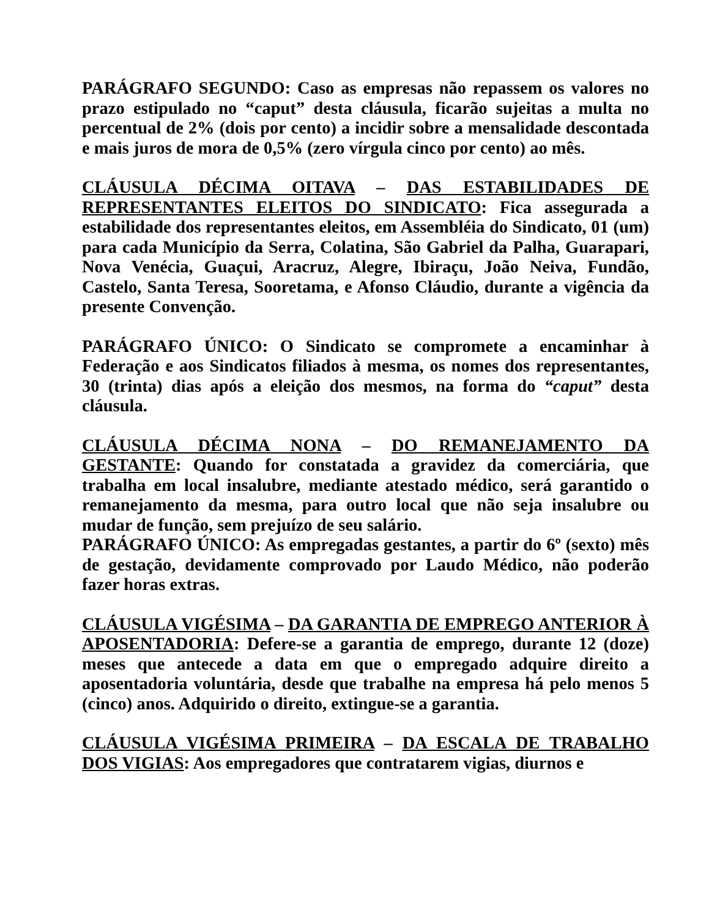PARÁGRAFO SEGUNDO: Caso as empresas não repassem os valores no prazo estipulado no “caput” desta cláusula, ficarão sujeitas a multa no percentual de 2% (dois por cento) a incidir sobre a mensalidade descontada e mais juros de mora de 0,5% (zero vírgula cinco por cento) ao mês.
CLÁUSULA DÉCIMA OITAVA – DAS ESTABILIDADES DE REPRESENTANTES ELEITOS DO SINDICATO: Fica assegurada a estabilidade dos representantes eleitos, em Assembléia do Sindicato, 01 (um) para cada Município da Serra, Colatina, São Gabriel da Palha, Guarapari, Nova Venécia, Guaçui, Aracruz, Alegre, Ibiraçu, João Neiva, Fundão, Castelo, Santa Teresa, Sooretama, e Afonso Cláudio, durante a vigência da presente Convenção.
PARÁGRAFO ÚNICO: O Sindicato se compromete a encaminhar à Federação e aos Sindicatos filiados à mesma, os nomes dos representantes, 30 (trinta) dias após a eleição dos mesmos, na forma do “caput” desta cláusula.
CLÁUSULA DÉCIMA NONA – DO REMANEJAMENTO DA GESTANTE: Quando for constatada a gravidez da comerciária, que trabalha em local insalubre, mediante atestado médico, será garantido o remanejamento da mesma, para outro local que não seja insalubre ou mudar de função, sem prejuízo de seu salário.
PARÁGRAFO ÚNICO: As empregadas gestantes, a partir do 6º (sexto) mês de gestação, devidamente comprovado por Laudo Médico, não poderão fazer horas extras.
CLÁUSULA VIGÉSIMA – DA GARANTIA DE EMPREGO ANTERIOR À APOSENTADORIA: Defere-se a garantia de emprego, durante 12 (doze) meses que antecede a data em que o empregado adquire direito a aposentadoria voluntária, desde que trabalhe na empresa há pelo menos 5 (cinco) anos. Adquirido o direito, extingue-se a garantia.
CLÁUSULA VIGÉSIMA PRIMEIRA – DA ESCALA DE TRABALHO DOS VIGIAS: Aos empregadores que contratarem vigias, diurnos e